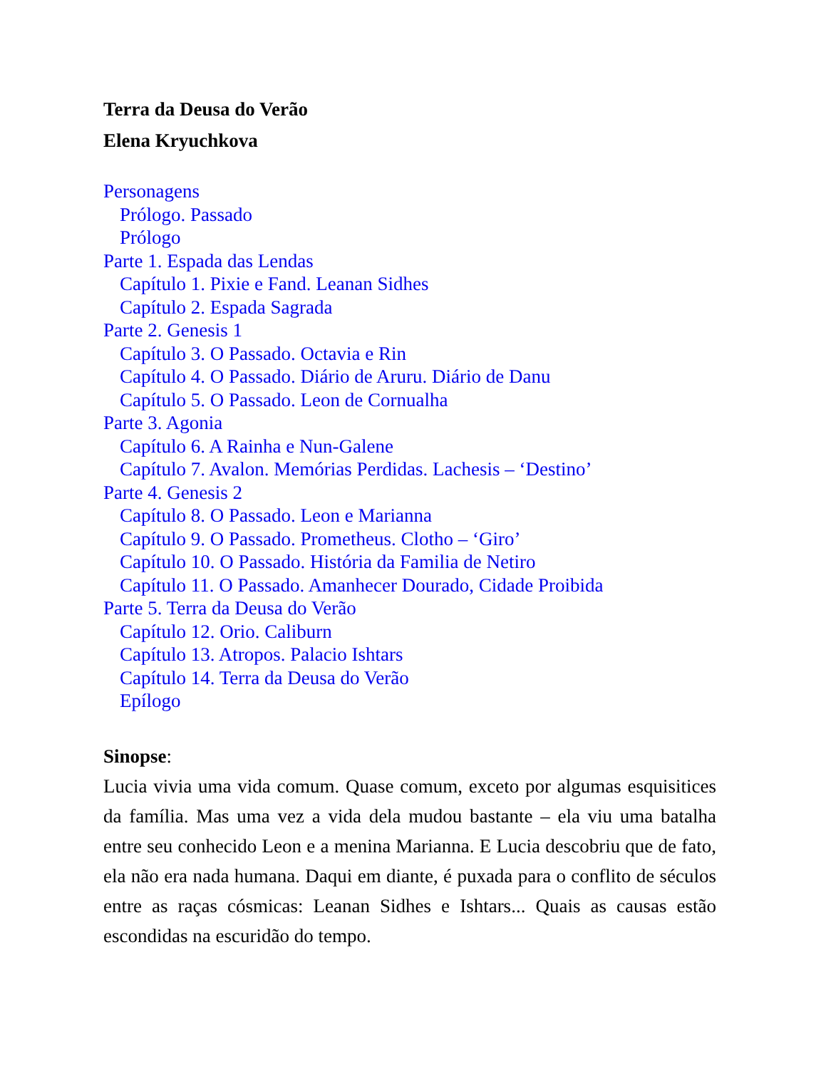Terra da Deusa do Verão
Elena Kryuchkova
Personagens
Prólogo. Passado
Prólogo
Parte 1. Espada das Lendas
Capítulo 1. Pixie e Fand. Leanan Sidhes
Capítulo 2. Espada Sagrada
Parte 2. Genesis 1
Capítulo 3. O Passado. Octavia e Rin
Capítulo 4. O Passado. Diário de Aruru. Diário de Danu
Capítulo 5. O Passado. Leon de Cornualha
Parte 3. Agonia
Capítulo 6. A Rainha e Nun-Galene
Capítulo 7. Avalon. Memórias Perdidas. Lachesis – ‘Destino’
Parte 4. Genesis 2
Capítulo 8. O Passado. Leon e Marianna
Capítulo 9. O Passado. Prometheus. Clotho – ‘Giro’
Capítulo 10. O Passado. História da Familia de Netiro
Capítulo 11. O Passado. Amanhecer Dourado, Cidade Proibida
Parte 5. Terra da Deusa do Verão
Capítulo 12. Orio. Caliburn
Capítulo 13. Atropos. Palacio Ishtars
Capítulo 14. Terra da Deusa do Verão
Epílogo
Sinopse:
Lucia vivia uma vida comum. Quase comum, exceto por algumas esquisitices da família. Mas uma vez a vida dela mudou bastante – ela viu uma batalha entre seu conhecido Leon e a menina Marianna. E Lucia descobriu que de fato, ela não era nada humana. Daqui em diante, é puxada para o conflito de séculos entre as raças cósmicas: Leanan Sidhes e Ishtars... Quais as causas estão escondidas na escuridão do tempo.